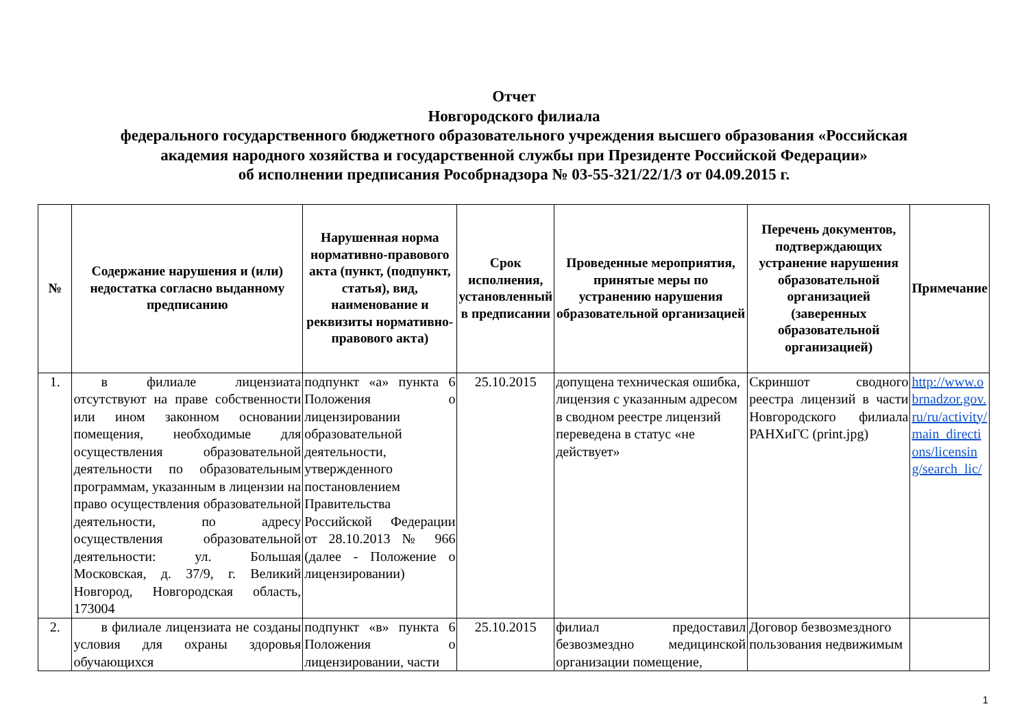Отчет
Новгородского филиала
федерального государственного бюджетного образовательного учреждения высшего образования «Российская
академия народного хозяйства и государственной службы при Президенте Российской Федерации»
об исполнении предписания Рособрнадзора № 03-55-321/22/1/3 от 04.09.2015 г.
| № | Содержание нарушения и (или) недостатка согласно выданному предписанию | Нарушенная норма нормативно-правового акта (пункт, (подпункт, статья), вид, наименование и реквизиты нормативно-правового акта) | Срок исполнения, установленный в предписании | Проведенные мероприятия, принятые меры по устранению нарушения образовательной организацией | Перечень документов, подтверждающих устранение нарушения образовательной организацией (заверенных образовательной организацией) | Примечание |
| --- | --- | --- | --- | --- | --- | --- |
| 1. | в филиале лицензиата отсутствуют на праве собственности или ином законном основании помещения, необходимые для осуществления образовательной деятельности по образовательным программам, указанным в лицензии на право осуществления образовательной деятельности, по адресу осуществления образовательной деятельности: ул. Большая Московская, д. 37/9, г. Великий Новгород, Новгородская область, 173004 | подпункт «а» пункта 6 Положения о лицензировании образовательной деятельности, утвержденного постановлением Правительства Российской Федерации от 28.10.2013 № 966 (далее - Положение о лицензировании) | 25.10.2015 | допущена техническая ошибка, лицензия с указанным адресом в сводном реестре лицензий переведена в статус «не действует» | Скриншот сводного реестра лицензий в части Новгородского филиала РАНХиГС (print.jpg) | http://www.obrnadzor.gov.ru/ru/activity/main_directions/licensing/search_lic/ |
| 2. | в филиале лицензиата не созданы условия для охраны здоровья обучающихся | подпункт «в» пункта 6 Положения о лицензировании, части | 25.10.2015 | филиал предоставил безвозмездно медицинской организации помещение, | Договор безвозмездного пользования недвижимым | |
1